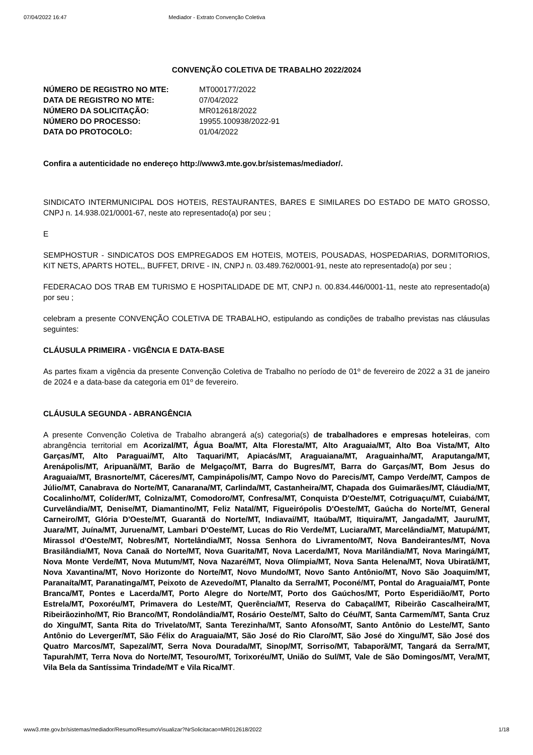07/04/2022 16:47 Mediador - Extrato Convenção Coletiva
CONVENÇÃO COLETIVA DE TRABALHO 2022/2024
| NÚMERO DE REGISTRO NO MTE: | MT000177/2022 |
| DATA DE REGISTRO NO MTE: | 07/04/2022 |
| NÚMERO DA SOLICITAÇÃO: | MR012618/2022 |
| NÚMERO DO PROCESSO: | 19955.100938/2022-91 |
| DATA DO PROTOCOLO: | 01/04/2022 |
Confira a autenticidade no endereço http://www3.mte.gov.br/sistemas/mediador/.
SINDICATO INTERMUNICIPAL DOS HOTEIS, RESTAURANTES, BARES E SIMILARES DO ESTADO DE MATO GROSSO, CNPJ n. 14.938.021/0001-67, neste ato representado(a) por seu ;
E
SEMPHOSTUR - SINDICATOS DOS EMPREGADOS EM HOTEIS, MOTEIS, POUSADAS, HOSPEDARIAS, DORMITORIOS, KIT NETS, APARTS HOTEL,, BUFFET, DRIVE - IN, CNPJ n. 03.489.762/0001-91, neste ato representado(a) por seu ;
FEDERACAO DOS TRAB EM TURISMO E HOSPITALIDADE DE MT, CNPJ n. 00.834.446/0001-11, neste ato representado(a) por seu ;
celebram a presente CONVENÇÃO COLETIVA DE TRABALHO, estipulando as condições de trabalho previstas nas cláusulas seguintes:
CLÁUSULA PRIMEIRA - VIGÊNCIA E DATA-BASE
As partes fixam a vigência da presente Convenção Coletiva de Trabalho no período de 01º de fevereiro de 2022 a 31 de janeiro de 2024 e a data-base da categoria em 01º de fevereiro.
CLÁUSULA SEGUNDA - ABRANGÊNCIA
A presente Convenção Coletiva de Trabalho abrangerá a(s) categoria(s) de trabalhadores e empresas hoteleiras, com abrangência territorial em Acorizal/MT, Água Boa/MT, Alta Floresta/MT, Alto Araguaia/MT, Alto Boa Vista/MT, Alto Garças/MT, Alto Paraguai/MT, Alto Taquari/MT, Apiacás/MT, Araguaiana/MT, Araguainha/MT, Araputanga/MT, Arenápolis/MT, Aripuanã/MT, Barão de Melgaço/MT, Barra do Bugres/MT, Barra do Garças/MT, Bom Jesus do Araguaia/MT, Brasnorte/MT, Cáceres/MT, Campinápolis/MT, Campo Novo do Parecis/MT, Campo Verde/MT, Campos de Júlio/MT, Canabrava do Norte/MT, Canarana/MT, Carlinda/MT, Castanheira/MT, Chapada dos Guimarães/MT, Cláudia/MT, Cocalinho/MT, Colíder/MT, Colniza/MT, Comodoro/MT, Confresa/MT, Conquista D'Oeste/MT, Cotriguaçu/MT, Cuiabá/MT, Curvelândia/MT, Denise/MT, Diamantino/MT, Feliz Natal/MT, Figueirópolis D'Oeste/MT, Gaúcha do Norte/MT, General Carneiro/MT, Glória D'Oeste/MT, Guarantã do Norte/MT, Indiavaí/MT, Itaúba/MT, Itiquira/MT, Jangada/MT, Jauru/MT, Juara/MT, Juína/MT, Juruena/MT, Lambari D'Oeste/MT, Lucas do Rio Verde/MT, Luciara/MT, Marcelândia/MT, Matupá/MT, Mirassol d'Oeste/MT, Nobres/MT, Nortelândia/MT, Nossa Senhora do Livramento/MT, Nova Bandeirantes/MT, Nova Brasilândia/MT, Nova Canaã do Norte/MT, Nova Guarita/MT, Nova Lacerda/MT, Nova Marilândia/MT, Nova Maringá/MT, Nova Monte Verde/MT, Nova Mutum/MT, Nova Nazaré/MT, Nova Olímpia/MT, Nova Santa Helena/MT, Nova Ubiratã/MT, Nova Xavantina/MT, Novo Horizonte do Norte/MT, Novo Mundo/MT, Novo Santo Antônio/MT, Novo São Joaquim/MT, Paranaíta/MT, Paranatinga/MT, Peixoto de Azevedo/MT, Planalto da Serra/MT, Poconé/MT, Pontal do Araguaia/MT, Ponte Branca/MT, Pontes e Lacerda/MT, Porto Alegre do Norte/MT, Porto dos Gaúchos/MT, Porto Esperidião/MT, Porto Estrela/MT, Poxoréu/MT, Primavera do Leste/MT, Querência/MT, Reserva do Cabaçal/MT, Ribeirão Cascalheira/MT, Ribeirãozinho/MT, Rio Branco/MT, Rondolândia/MT, Rosário Oeste/MT, Salto do Céu/MT, Santa Carmem/MT, Santa Cruz do Xingu/MT, Santa Rita do Trivelato/MT, Santa Terezinha/MT, Santo Afonso/MT, Santo Antônio do Leste/MT, Santo Antônio do Leverger/MT, São Félix do Araguaia/MT, São José do Rio Claro/MT, São José do Xingu/MT, São José dos Quatro Marcos/MT, Sapezal/MT, Serra Nova Dourada/MT, Sinop/MT, Sorriso/MT, Tabaporã/MT, Tangará da Serra/MT, Tapurah/MT, Terra Nova do Norte/MT, Tesouro/MT, Torixoréu/MT, União do Sul/MT, Vale de São Domingos/MT, Vera/MT, Vila Bela da Santíssima Trindade/MT e Vila Rica/MT.
www3.mte.gov.br/sistemas/mediador/Resumo/ResumoVisualizar?NrSolicitacao=MR012618/2022 1/18